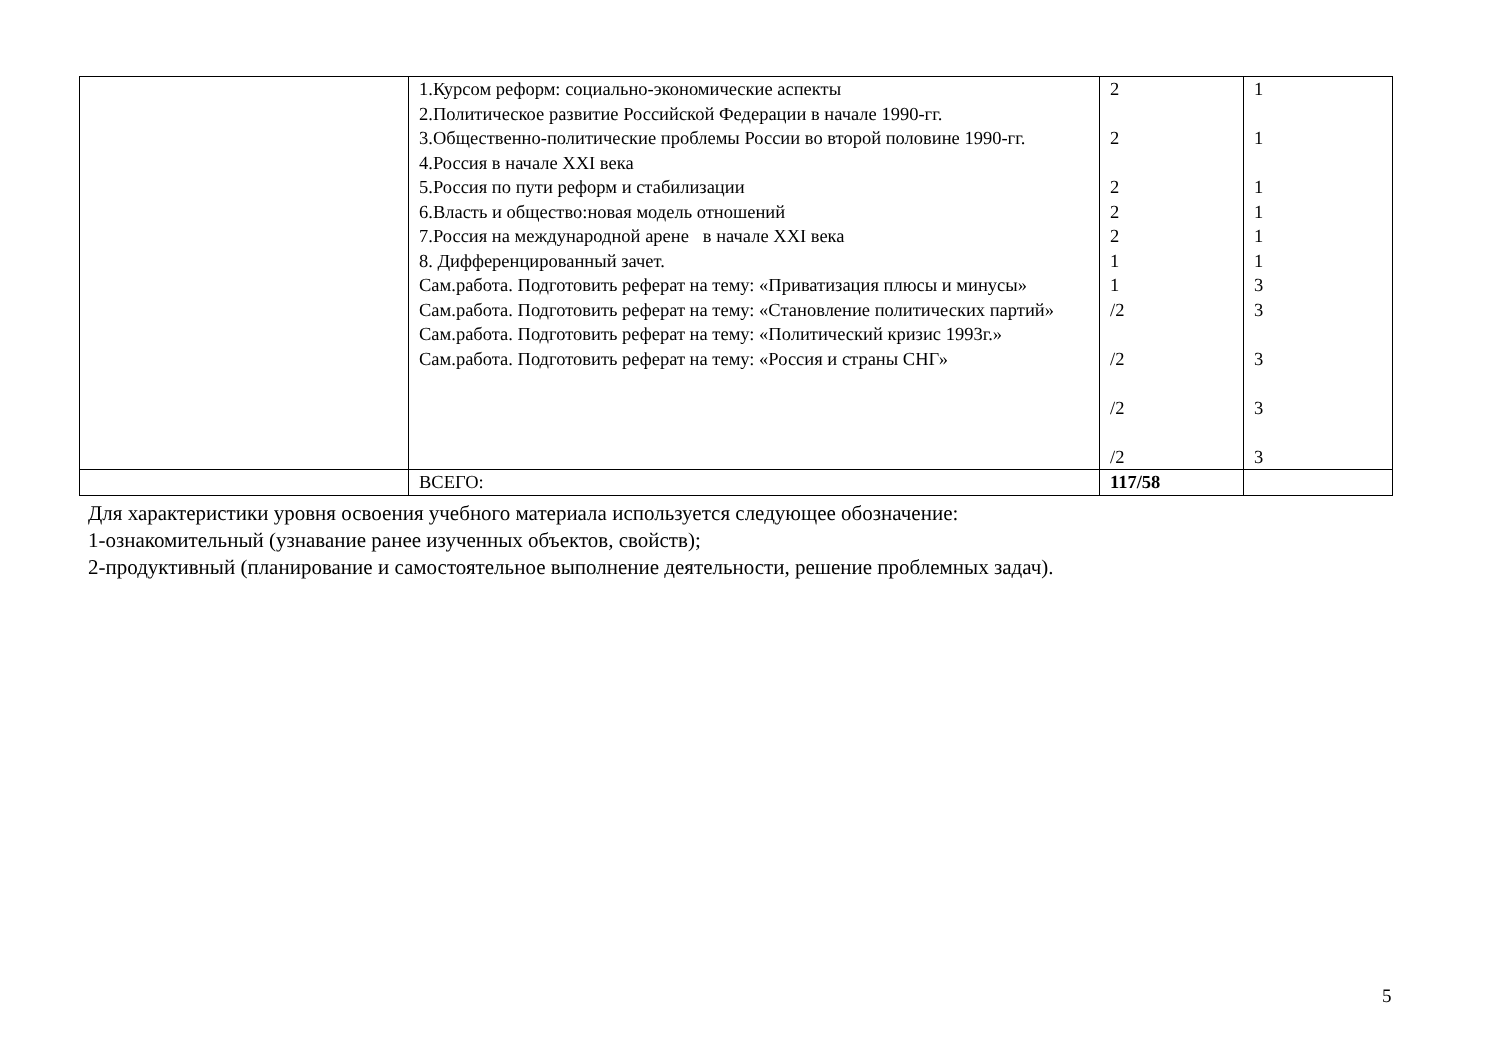| | 1.Курсом реформ: социально-экономические аспекты 2.Политическое развитие Российской Федерации в начале 1990-гг. 3.Общественно-политические проблемы России во второй половине 1990-гг. 4.Россия в начале XXI века 5.Россия по пути реформ и стабилизации 6.Власть и общество:новая модель отношений 7.Россия на международной арене в начале XXI века 8. Дифференцированный зачет. Сам.работа. Подготовить реферат на тему: «Приватизация плюсы и минусы» Сам.работа. Подготовить реферат на тему: «Становление политических партий» Сам.работа. Подготовить реферат на тему: «Политический кризис 1993г.» Сам.работа. Подготовить реферат на тему: «Россия и страны СНГ» | 2 2 2 2 2 1 1 /2 /2 /2 /2 | 1 1 1 1 1 1 3 3 3 3 3 |
| | ВСЕГО: | 117/58 | |
Для характеристики уровня освоения учебного материала используется следующее обозначение:
1-ознакомительный (узнавание ранее изученных объектов, свойств);
2-продуктивный (планирование и самостоятельное выполнение деятельности, решение проблемных задач).
5